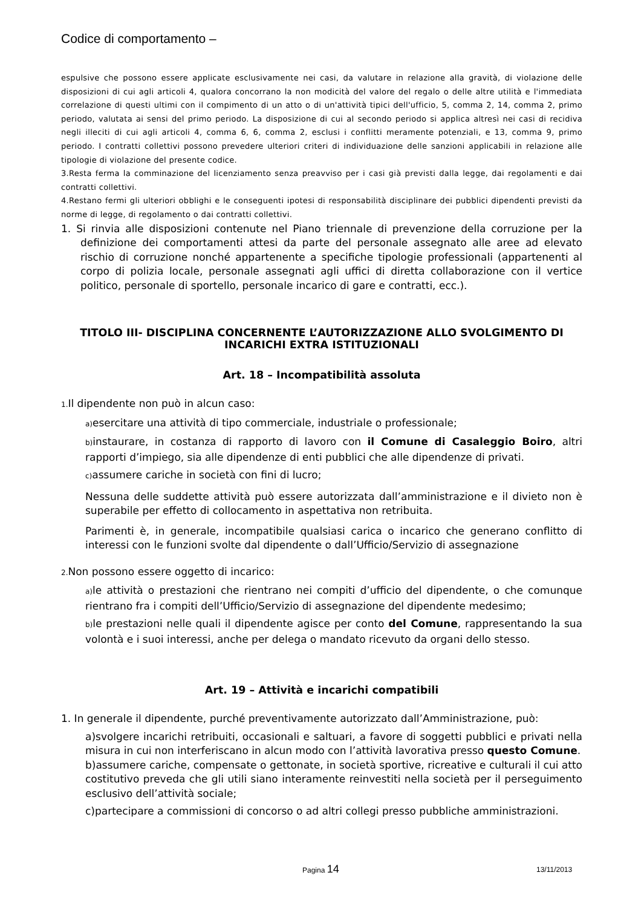Codice di comportamento –
espulsive che possono essere applicate esclusivamente nei casi, da valutare in relazione alla gravità, di violazione delle disposizioni di cui agli articoli 4, qualora concorrano la non modicità del valore del regalo o delle altre utilità e l'immediata correlazione di questi ultimi con il compimento di un atto o di un'attività tipici dell'ufficio, 5, comma 2, 14, comma 2, primo periodo, valutata ai sensi del primo periodo. La disposizione di cui al secondo periodo si applica altresì nei casi di recidiva negli illeciti di cui agli articoli 4, comma 6, 6, comma 2, esclusi i conflitti meramente potenziali, e 13, comma 9, primo periodo. I contratti collettivi possono prevedere ulteriori criteri di individuazione delle sanzioni applicabili in relazione alle tipologie di violazione del presente codice.
3.Resta ferma la comminazione del licenziamento senza preavviso per i casi già previsti dalla legge, dai regolamenti e dai contratti collettivi.
4.Restano fermi gli ulteriori obblighi e le conseguenti ipotesi di responsabilità disciplinare dei pubblici dipendenti previsti da norme di legge, di regolamento o dai contratti collettivi.
1. Si rinvia alle disposizioni contenute nel Piano triennale di prevenzione della corruzione per la definizione dei comportamenti attesi da parte del personale assegnato alle aree ad elevato rischio di corruzione nonché appartenente a specifiche tipologie professionali (appartenenti al corpo di polizia locale, personale assegnati agli uffici di diretta collaborazione con il vertice politico, personale di sportello, personale incarico di gare e contratti, ecc.).
TITOLO III- DISCIPLINA CONCERNENTE L’AUTORIZZAZIONE ALLO SVOLGIMENTO DI INCARICHI EXTRA ISTITUZIONALI
Art. 18 – Incompatibilità assoluta
1. Il dipendente non può in alcun caso:
a) esercitare una attività di tipo commerciale, industriale o professionale;
b) instaurare, in costanza di rapporto di lavoro con il Comune di Casaleggio Boiro, altri rapporti d’impiego, sia alle dipendenze di enti pubblici che alle dipendenze di privati.
c) assumere cariche in società con fini di lucro;
Nessuna delle suddette attività può essere autorizzata dall’amministrazione e il divieto non è superabile per effetto di collocamento in aspettativa non retribuita.
Parimenti è, in generale, incompatibile qualsiasi carica o incarico che generano conflitto di interessi con le funzioni svolte dal dipendente o dall’Ufficio/Servizio di assegnazione
2. Non possono essere oggetto di incarico:
a) le attività o prestazioni che rientrano nei compiti d’ufficio del dipendente, o che comunque rientrano fra i compiti dell’Ufficio/Servizio di assegnazione del dipendente medesimo;
b) le prestazioni nelle quali il dipendente agisce per conto del Comune, rappresentando la sua volontà e i suoi interessi, anche per delega o mandato ricevuto da organi dello stesso.
Art. 19 – Attività e incarichi compatibili
1. In generale il dipendente, purché preventivamente autorizzato dall’Amministrazione, può:
a)svolgere incarichi retribuiti, occasionali e saltuari, a favore di soggetti pubblici e privati nella misura in cui non interferiscano in alcun modo con l’attività lavorativa presso questo Comune.
b)assumere cariche, compensate o gettonate, in società sportive, ricreative e culturali il cui atto costitutivo preveda che gli utili siano interamente reinvestiti nella società per il perseguimento esclusivo dell’attività sociale;
c)partecipare a commissioni di concorso o ad altri collegi presso pubbliche amministrazioni.
Pagina 14 13/11/2013